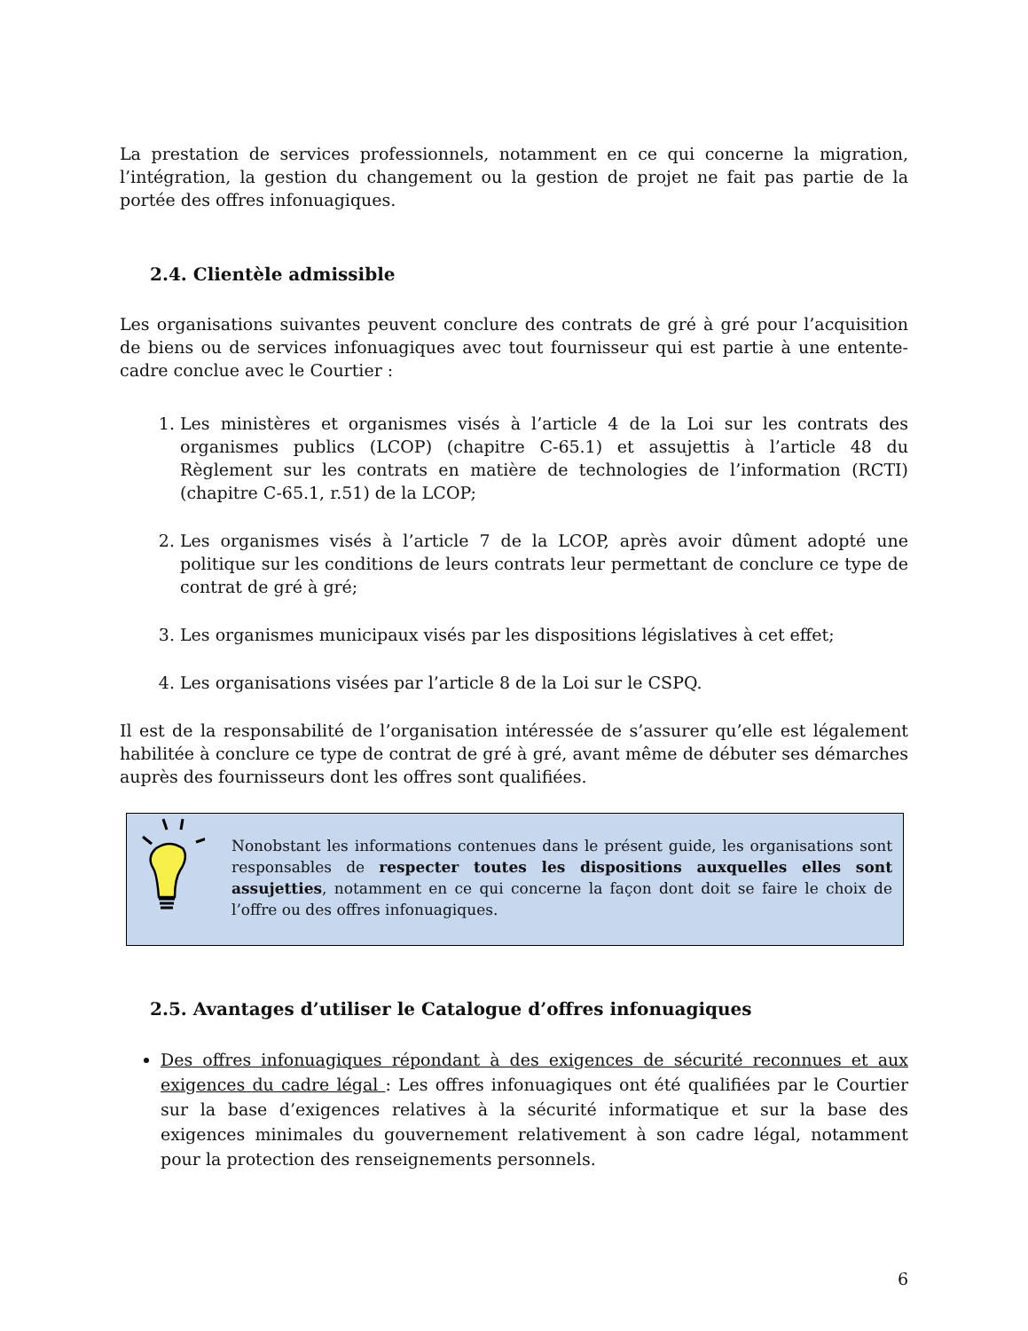La prestation de services professionnels, notamment en ce qui concerne la migration, l’intégration, la gestion du changement ou la gestion de projet ne fait pas partie de la portée des offres infonuagiques.
2.4. Clientèle admissible
Les organisations suivantes peuvent conclure des contrats de gré à gré pour l’acquisition de biens ou de services infonuagiques avec tout fournisseur qui est partie à une entente-cadre conclue avec le Courtier :
1. Les ministères et organismes visés à l’article 4 de la Loi sur les contrats des organismes publics (LCOP) (chapitre C-65.1) et assujettis à l’article 48 du Règlement sur les contrats en matière de technologies de l’information (RCTI) (chapitre C-65.1, r.51) de la LCOP;
2. Les organismes visés à l’article 7 de la LCOP, après avoir dûment adopté une politique sur les conditions de leurs contrats leur permettant de conclure ce type de contrat de gré à gré;
3. Les organismes municipaux visés par les dispositions législatives à cet effet;
4. Les organisations visées par l’article 8 de la Loi sur le CSPQ.
Il est de la responsabilité de l’organisation intéressée de s’assurer qu’elle est légalement habilitée à conclure ce type de contrat de gré à gré, avant même de débuter ses démarches auprès des fournisseurs dont les offres sont qualifiées.
Nonobstant les informations contenues dans le présent guide, les organisations sont responsables de respecter toutes les dispositions auxquelles elles sont assujetties, notamment en ce qui concerne la façon dont doit se faire le choix de l’offre ou des offres infonuagiques.
2.5. Avantages d’utiliser le Catalogue d’offres infonuagiques
Des offres infonuagiques répondant à des exigences de sécurité reconnues et aux exigences du cadre légal : Les offres infonuagiques ont été qualifiées par le Courtier sur la base d’exigences relatives à la sécurité informatique et sur la base des exigences minimales du gouvernement relativement à son cadre légal, notamment pour la protection des renseignements personnels.
6